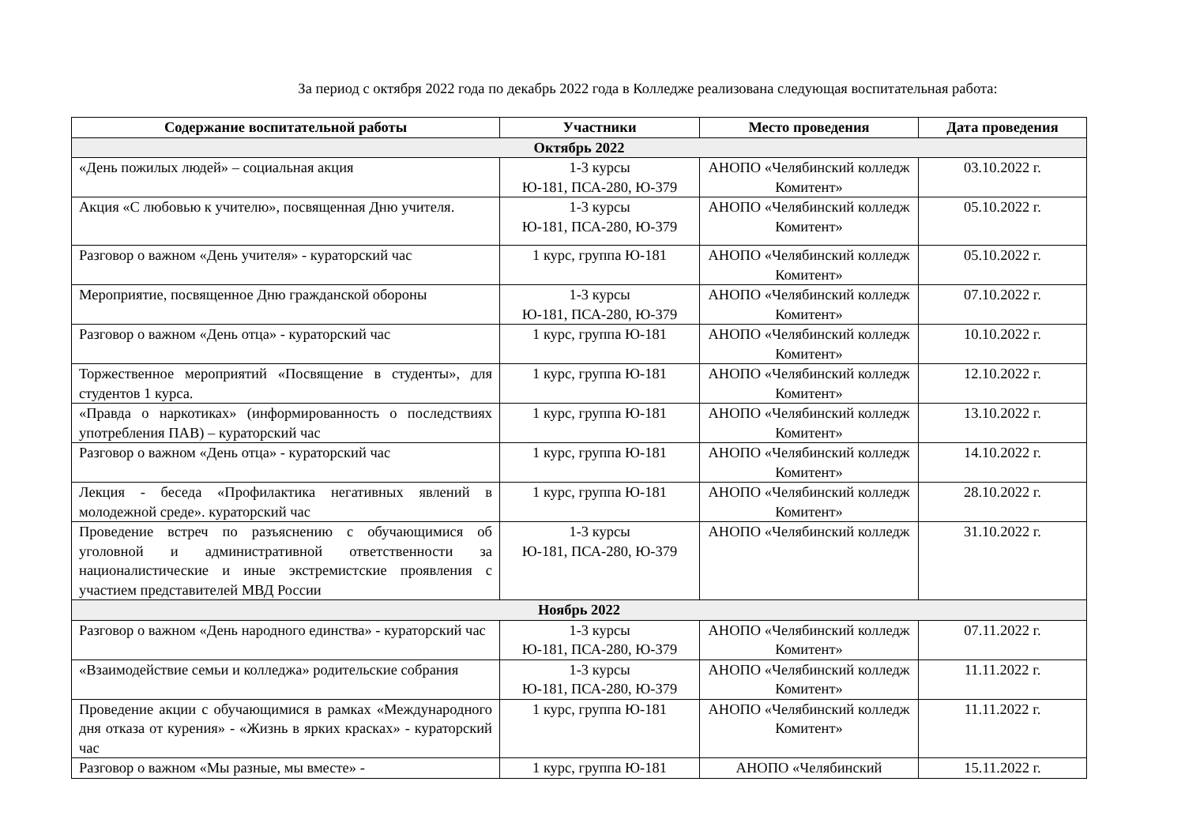За период с октября 2022 года по декабрь 2022 года в Колледже реализована следующая воспитательная работа:
| Содержание воспитательной работы | Участники | Место проведения | Дата проведения |
| --- | --- | --- | --- |
| Октябрь 2022 | | | |
| «День пожилых людей» – социальная акция | 1-3 курсы Ю-181, ПСА-280, Ю-379 | АНОПО «Челябинский колледж Комитент» | 03.10.2022 г. |
| Акция «С любовью к учителю», посвященная Дню учителя. | 1-3 курсы Ю-181, ПСА-280, Ю-379 | АНОПО «Челябинский колледж Комитент» | 05.10.2022 г. |
| Разговор о важном «День учителя» - кураторский час | 1 курс, группа Ю-181 | АНОПО «Челябинский колледж Комитент» | 05.10.2022 г. |
| Мероприятие, посвященное Дню гражданской обороны | 1-3 курсы Ю-181, ПСА-280, Ю-379 | АНОПО «Челябинский колледж Комитент» | 07.10.2022 г. |
| Разговор о важном «День отца» - кураторский час | 1 курс, группа Ю-181 | АНОПО «Челябинский колледж Комитент» | 10.10.2022 г. |
| Торжественное мероприятий «Посвящение в студенты», для студентов 1 курса. | 1 курс, группа Ю-181 | АНОПО «Челябинский колледж Комитент» | 12.10.2022 г. |
| «Правда о наркотиках» (информированность о последствиях употребления ПАВ) – кураторский час | 1 курс, группа Ю-181 | АНОПО «Челябинский колледж Комитент» | 13.10.2022 г. |
| Разговор о важном «День отца» - кураторский час | 1 курс, группа Ю-181 | АНОПО «Челябинский колледж Комитент» | 14.10.2022 г. |
| Лекция - беседа «Профилактика негативных явлений в молодежной среде». кураторский час | 1 курс, группа Ю-181 | АНОПО «Челябинский колледж Комитент» | 28.10.2022 г. |
| Проведение встреч по разъяснению с обучающимися об уголовной и административной ответственности за националистические и иные экстремистские проявления с участием представителей МВД России | 1-3 курсы Ю-181, ПСА-280, Ю-379 | АНОПО «Челябинский колледж | 31.10.2022 г. |
| Ноябрь 2022 | | | |
| Разговор о важном «День народного единства» - кураторский час | 1-3 курсы Ю-181, ПСА-280, Ю-379 | АНОПО «Челябинский колледж Комитент» | 07.11.2022 г. |
| «Взаимодействие семьи и колледжа» родительские собрания | 1-3 курсы Ю-181, ПСА-280, Ю-379 | АНОПО «Челябинский колледж Комитент» | 11.11.2022 г. |
| Проведение акции с обучающимися в рамках «Международного дня отказа от курения» - «Жизнь в ярких красках» - кураторский час | 1 курс, группа Ю-181 | АНОПО «Челябинский колледж Комитент» | 11.11.2022 г. |
| Разговор о важном «Мы разные, мы вместе» - | 1 курс, группа Ю-181 | АНОПО «Челябинский | 15.11.2022 г. |